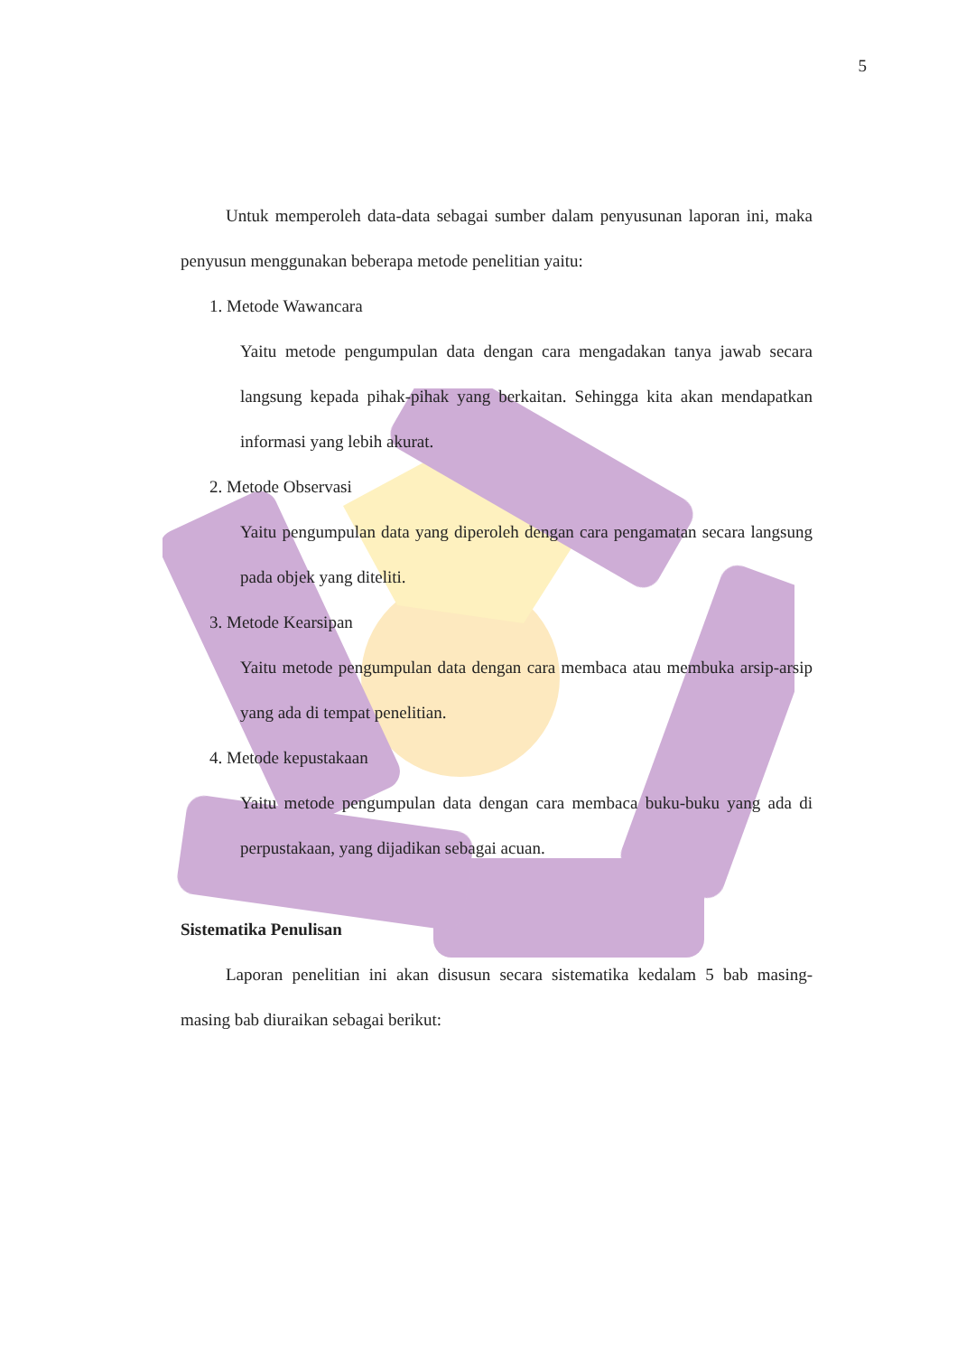5
Untuk memperoleh data-data sebagai sumber dalam penyusunan laporan ini, maka penyusun menggunakan beberapa metode penelitian yaitu:
1. Metode Wawancara
Yaitu metode pengumpulan data dengan cara mengadakan tanya jawab secara langsung kepada pihak-pihak yang berkaitan. Sehingga kita akan mendapatkan informasi yang lebih akurat.
2. Metode Observasi
Yaitu pengumpulan data yang diperoleh dengan cara pengamatan secara langsung pada objek yang diteliti.
3. Metode Kearsipan
Yaitu metode pengumpulan data dengan cara membaca atau membuka arsip-arsip yang ada di tempat penelitian.
4. Metode kepustakaan
Yaitu metode pengumpulan data dengan cara membaca buku-buku yang ada di perpustakaan, yang dijadikan sebagai acuan.
Sistematika Penulisan
Laporan penelitian ini akan disusun secara sistematika kedalam 5 bab masing-masing bab diuraikan sebagai berikut: